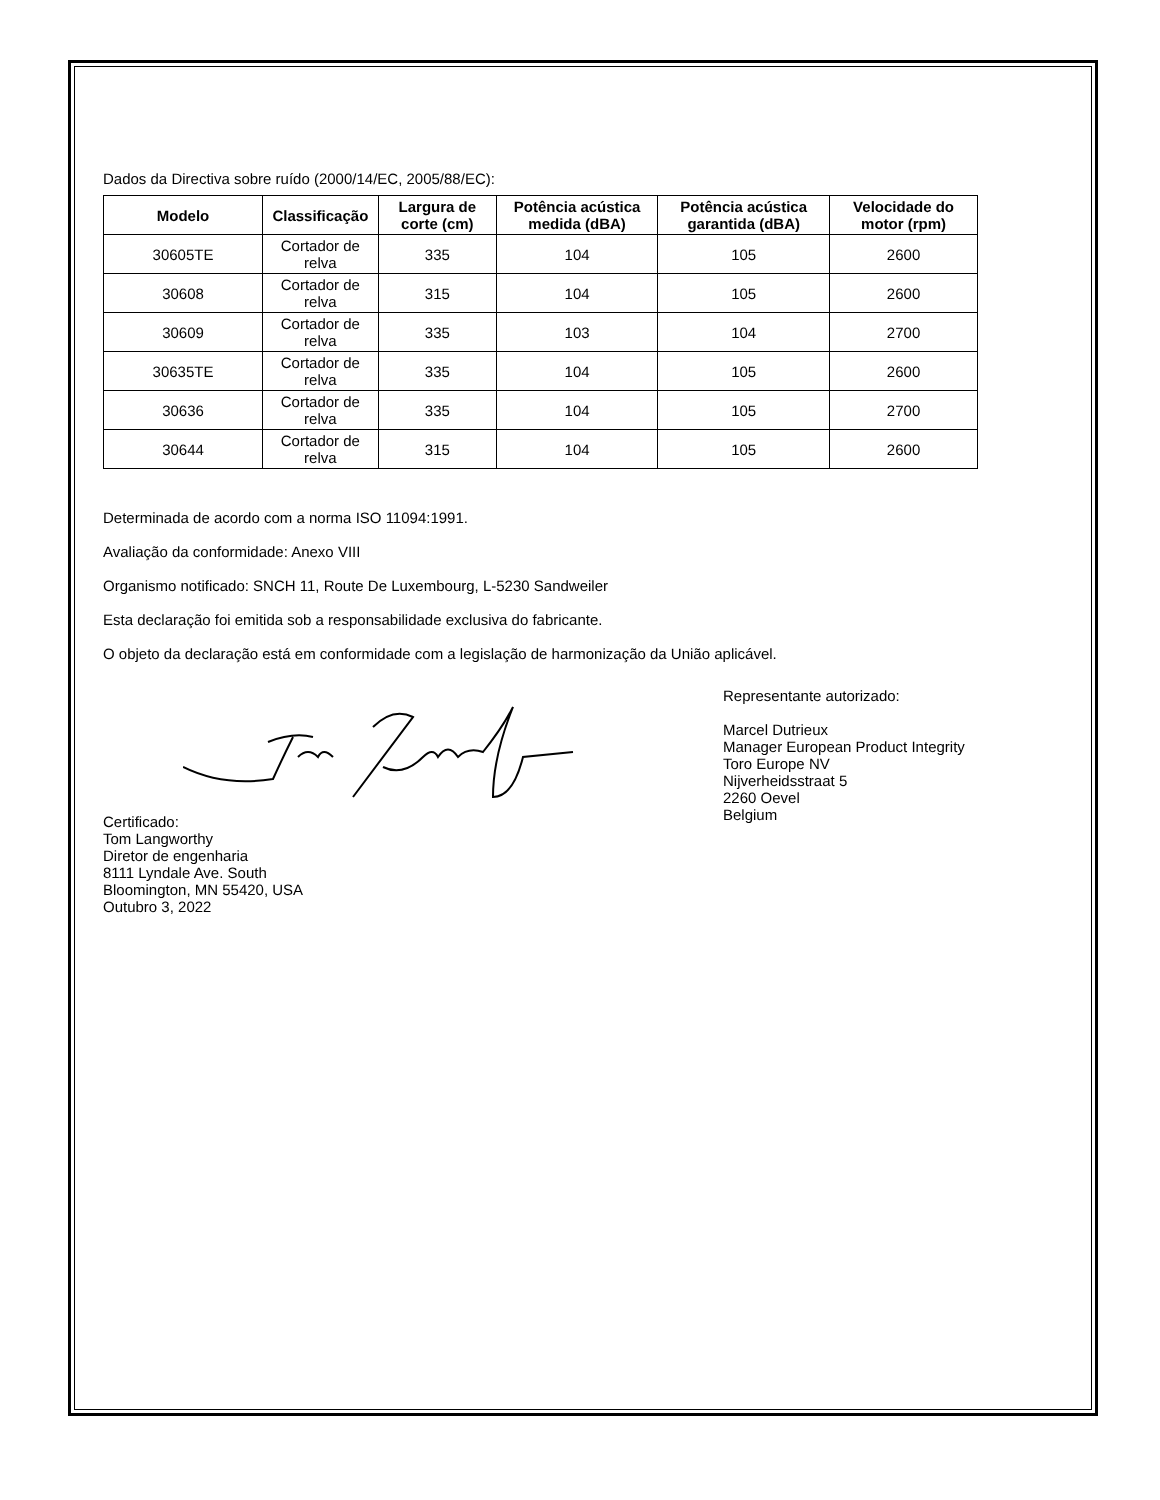Dados da Directiva sobre ruído (2000/14/EC, 2005/88/EC):
| Modelo | Classificação | Largura de corte (cm) | Potência acústica medida (dBA) | Potência acústica garantida (dBA) | Velocidade do motor (rpm) |
| --- | --- | --- | --- | --- | --- |
| 30605TE | Cortador de relva | 335 | 104 | 105 | 2600 |
| 30608 | Cortador de relva | 315 | 104 | 105 | 2600 |
| 30609 | Cortador de relva | 335 | 103 | 104 | 2700 |
| 30635TE | Cortador de relva | 335 | 104 | 105 | 2600 |
| 30636 | Cortador de relva | 335 | 104 | 105 | 2700 |
| 30644 | Cortador de relva | 315 | 104 | 105 | 2600 |
Determinada de acordo com a norma ISO 11094:1991.
Avaliação da conformidade: Anexo VIII
Organismo notificado: SNCH 11, Route De Luxembourg, L-5230 Sandweiler
Esta declaração foi emitida sob a responsabilidade exclusiva do fabricante.
O objeto da declaração está em conformidade com a legislação de harmonização da União aplicável.
Certificado:
Tom Langworthy
Diretor de engenharia
8111 Lyndale Ave. South
Bloomington, MN 55420, USA
Outubro 3, 2022
Representante autorizado:
Marcel Dutrieux
Manager European Product Integrity
Toro Europe NV
Nijverheidsstraat 5
2260 Oevel
Belgium